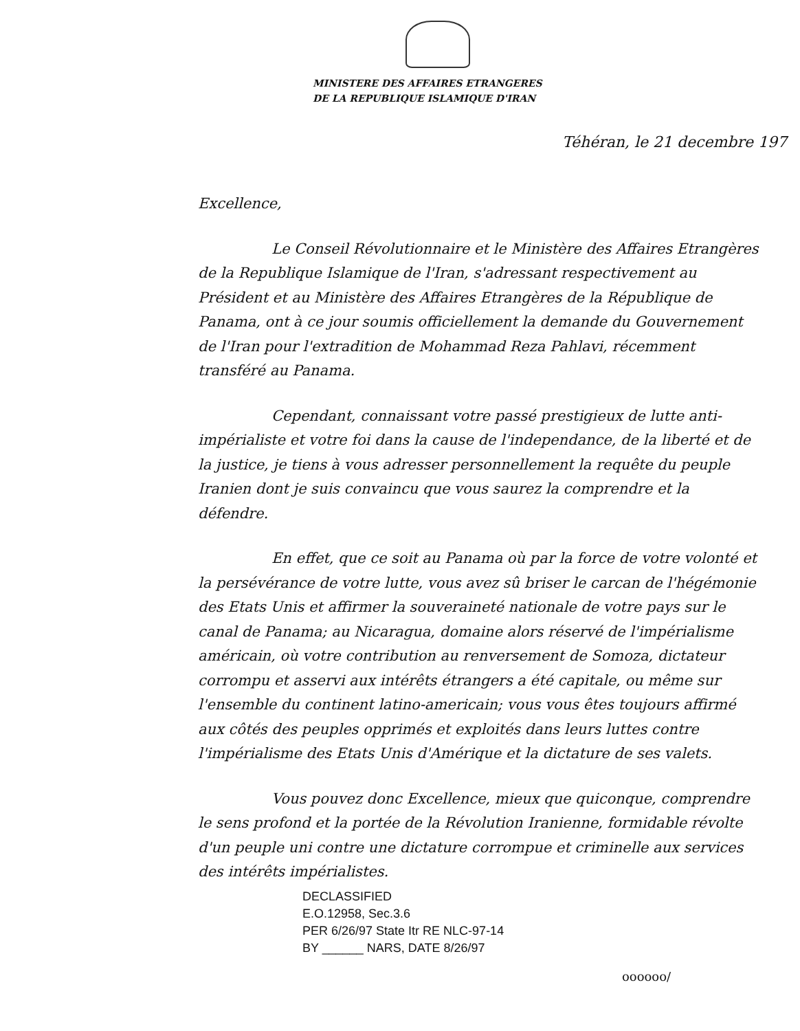MINISTERE DES AFFAIRES ETRANGERES
DE LA REPUBLIQUE ISLAMIQUE D'IRAN
Téhéran, le 21 decembre 197
Excellence,
Le Conseil Révolutionnaire et le Ministère des Affaires Etrangères de la Republique Islamique de l'Iran, s'adressant respectivement au Président et au Ministère des Affaires Etrangères de la République de Panama, ont à ce jour soumis officiellement la demande du Gouvernement de l'Iran pour l'extradition de Mohammad Reza Pahlavi, récemment transféré au Panama.
Cependant, connaissant votre passé prestigieux de lutte anti-impérialiste et votre foi dans la cause de l'independance, de la liberté et de la justice, je tiens à vous adresser personnellement la requête du peuple Iranien dont je suis convaincu que vous saurez la comprendre et la défendre.
En effet, que ce soit au Panama où par la force de votre volonté et la persévérance de votre lutte, vous avez sû briser le carcan de l'hégémonie des Etats Unis et affirmer la souveraineté nationale de votre pays sur le canal de Panama; au Nicaragua, domaine alors réservé de l'impérialisme américain, où votre contribution au renversement de Somoza, dictateur corrompu et asservi aux intérêts étrangers a été capitale, ou même sur l'ensemble du continent latino-americain; vous vous êtes toujours affirmé aux côtés des peuples opprimés et exploités dans leurs luttes contre l'impérialisme des Etats Unis d'Amérique et la dictature de ses valets.
Vous pouvez donc Excellence, mieux que quiconque, comprendre le sens profond et la portée de la Révolution Iranienne, formidable révolte d'un peuple uni contre une dictature corrompue et criminelle aux services des intérêts impérialistes.
DECLASSIFIED
E.O.12958, Sec.3.6
PER 6/26/97 State Itr RE NLC-97-14
BY ______ NARS, DATE 8/26/97
oooooo/